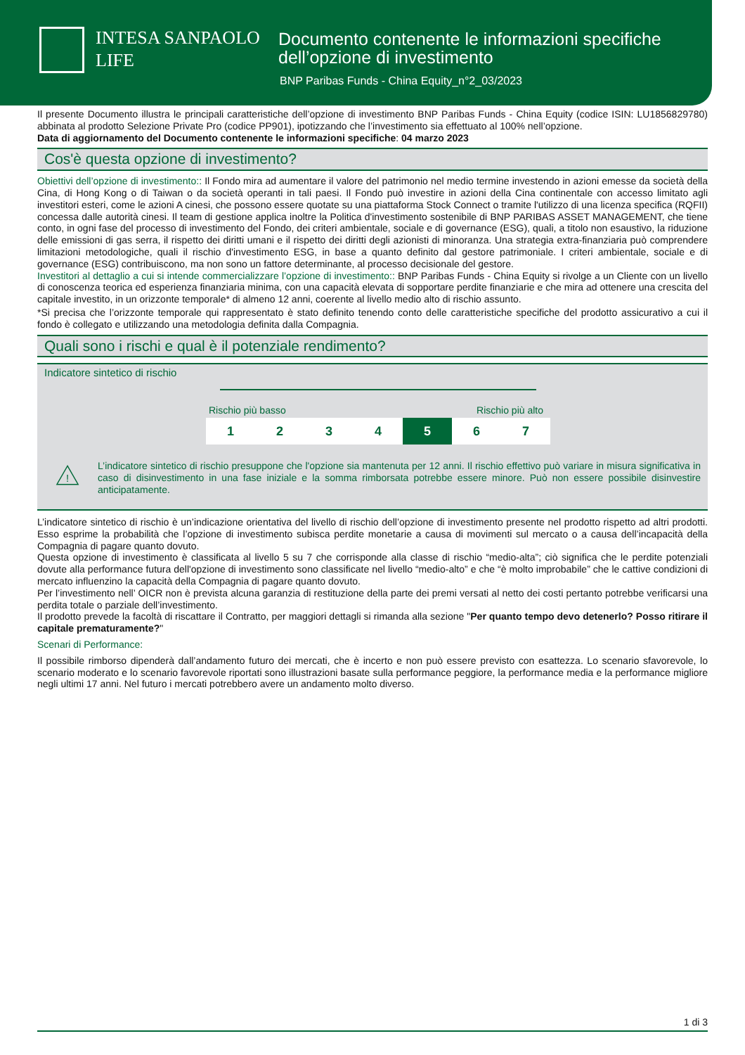INTESA SANPAOLO
LIFE
Documento contenente le informazioni specifiche
dell’opzione di investimento
BNP Paribas Funds - China Equity_n°2_03/2023
Il presente Documento illustra le principali caratteristiche dell’opzione di investimento BNP Paribas Funds - China Equity (codice ISIN: LU1856829780) abbinata al prodotto Selezione Private Pro (codice PP901), ipotizzando che l’investimento sia effettuato al 100% nell’opzione.
Data di aggiornamento del Documento contenente le informazioni specifiche: 04 marzo 2023
Cos'è questa opzione di investimento?
Obiettivi dell’opzione di investimento:: Il Fondo mira ad aumentare il valore del patrimonio nel medio termine investendo in azioni emesse da società della Cina, di Hong Kong o di Taiwan o da società operanti in tali paesi. Il Fondo può investire in azioni della Cina continentale con accesso limitato agli investitori esteri, come le azioni A cinesi, che possono essere quotate su una piattaforma Stock Connect o tramite l'utilizzo di una licenza specifica (RQFII) concessa dalle autorità cinesi. Il team di gestione applica inoltre la Politica d'investimento sostenibile di BNP PARIBAS ASSET MANAGEMENT, che tiene conto, in ogni fase del processo di investimento del Fondo, dei criteri ambientale, sociale e di governance (ESG), quali, a titolo non esaustivo, la riduzione delle emissioni di gas serra, il rispetto dei diritti umani e il rispetto dei diritti degli azionisti di minoranza. Una strategia extra-finanziaria può comprendere limitazioni metodologiche, quali il rischio d'investimento ESG, in base a quanto definito dal gestore patrimoniale. I criteri ambientale, sociale e di governance (ESG) contribuiscono, ma non sono un fattore determinante, al processo decisionale del gestore.
Investitori al dettaglio a cui si intende commercializzare l’opzione di investimento:: BNP Paribas Funds - China Equity si rivolge a un Cliente con un livello di conoscenza teorica ed esperienza finanziaria minima, con una capacità elevata di sopportare perdite finanziarie e che mira ad ottenere una crescita del capitale investito, in un orizzonte temporale* di almeno 12 anni, coerente al livello medio alto di rischio assunto.
*Si precisa che l’orizzonte temporale qui rappresentato è stato definito tenendo conto delle caratteristiche specifiche del prodotto assicurativo a cui il fondo è collegato e utilizzando una metodologia definita dalla Compagnia.
Quali sono i rischi e qual è il potenziale rendimento?
Indicatore sintetico di rischio
Rischio più basso Rischio più alto
| 1 | 2 | 3 | 4 | 5 | 6 | 7 |
!
L’indicatore sintetico di rischio presuppone che l'opzione sia mantenuta per 12 anni. Il rischio effettivo può variare in misura significativa in caso di disinvestimento in una fase iniziale e la somma rimborsata potrebbe essere minore. Può non essere possibile disinvestire anticipatamente.
L’indicatore sintetico di rischio è un’indicazione orientativa del livello di rischio dell’opzione di investimento presente nel prodotto rispetto ad altri prodotti. Esso esprime la probabilità che l’opzione di investimento subisca perdite monetarie a causa di movimenti sul mercato o a causa dell’incapacità della Compagnia di pagare quanto dovuto.
Questa opzione di investimento è classificata al livello 5 su 7 che corrisponde alla classe di rischio “medio-alta”; ciò significa che le perdite potenziali dovute alla performance futura dell'opzione di investimento sono classificate nel livello “medio-alto” e che “è molto improbabile” che le cattive condizioni di mercato influenzino la capacità della Compagnia di pagare quanto dovuto.
Per l’investimento nell’ OICR non è prevista alcuna garanzia di restituzione della parte dei premi versati al netto dei costi pertanto potrebbe verificarsi una perdita totale o parziale dell’investimento.
Il prodotto prevede la facoltà di riscattare il Contratto, per maggiori dettagli si rimanda alla sezione "Per quanto tempo devo detenerlo? Posso ritirare il capitale prematuramente?"
Scenari di Performance:
Il possibile rimborso dipenderà dall’andamento futuro dei mercati, che è incerto e non può essere previsto con esattezza. Lo scenario sfavorevole, lo scenario moderato e lo scenario favorevole riportati sono illustrazioni basate sulla performance peggiore, la performance media e la performance migliore negli ultimi 17 anni. Nel futuro i mercati potrebbero avere un andamento molto diverso.
1 di 3